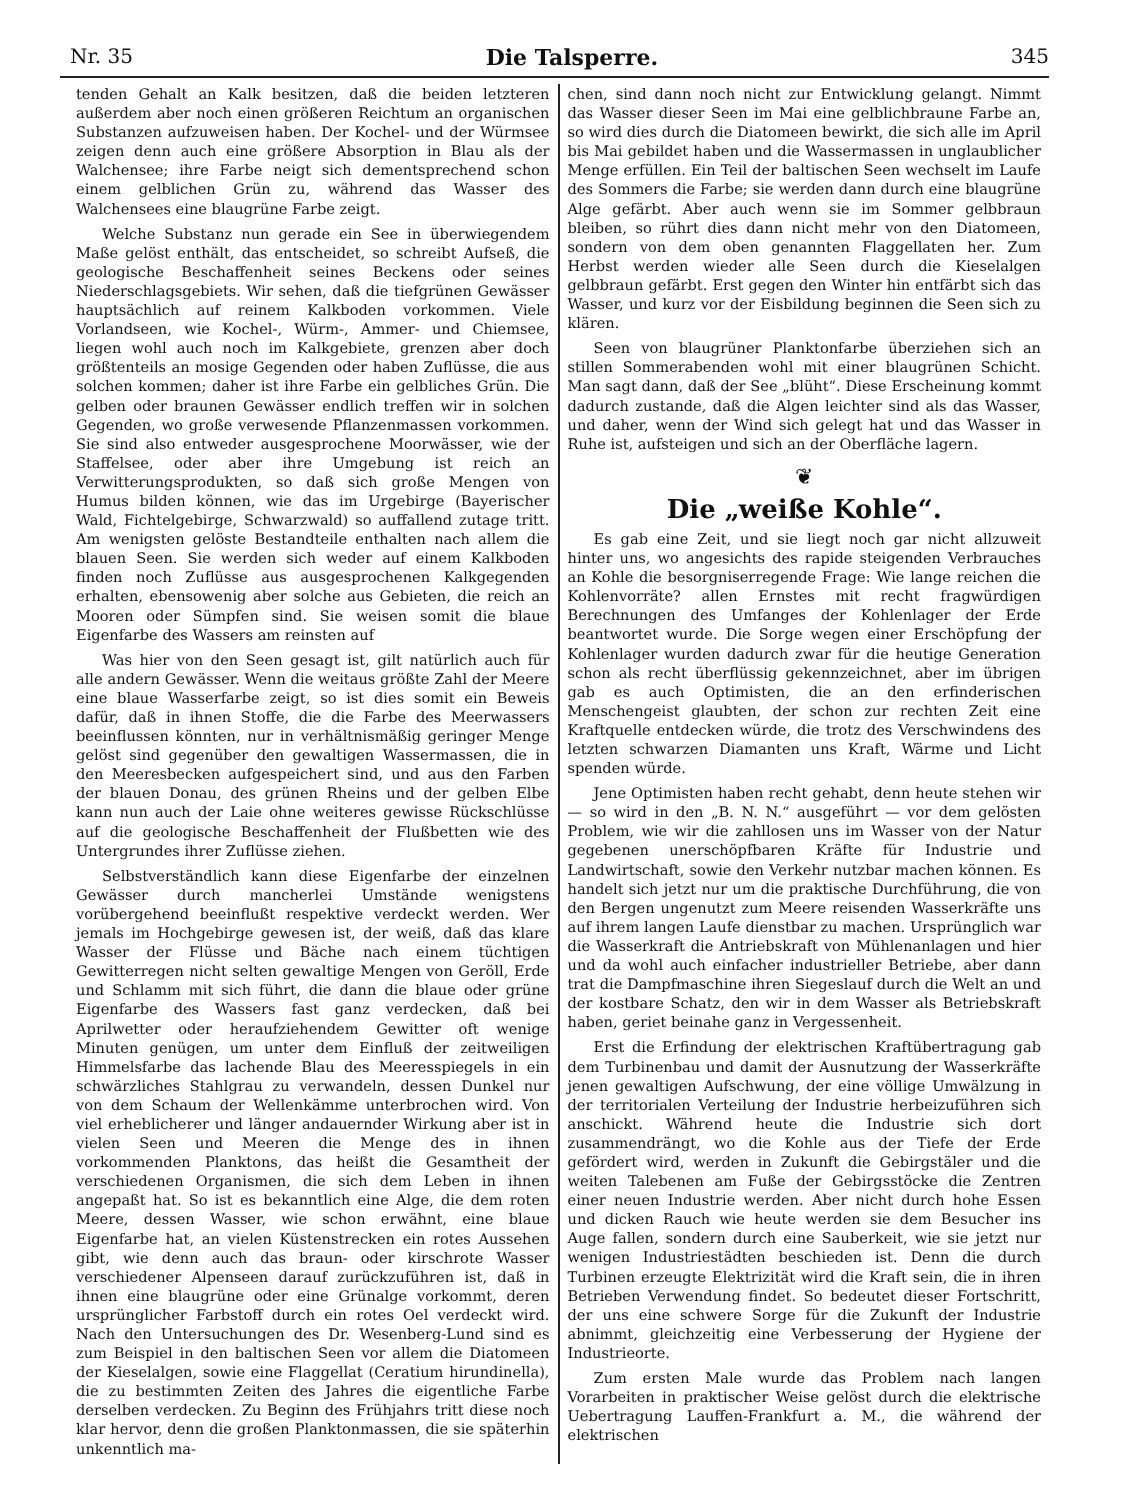Nr. 35 Die Talsperre. 345
tenden Gehalt an Kalk besitzen, daß die beiden letzteren außerdem aber noch einen größeren Reichtum an organischen Substanzen aufzuweisen haben. Der Kochel- und der Würmsee zeigen denn auch eine größere Absorption in Blau als der Walchensee; ihre Farbe neigt sich dementsprechend schon einem gelblichen Grün zu, während das Wasser des Walchensees eine blaugrüne Farbe zeigt.
Welche Substanz nun gerade ein See in überwiegendem Maße gelöst enthält, das entscheidet, so schreibt Aufseß, die geologische Beschaffenheit seines Beckens oder seines Niederschlagsgebiets. Wir sehen, daß die tiefgrünen Gewässer hauptsächlich auf reinem Kalkboden vorkommen. Viele Vorlandseen, wie Kochel-, Würm-, Ammer- und Chiemsee, liegen wohl auch noch im Kalkgebiete, grenzen aber doch größtenteils an mosige Gegenden oder haben Zuflüsse, die aus solchen kommen; daher ist ihre Farbe ein gelbliches Grün. Die gelben oder braunen Gewässer endlich treffen wir in solchen Gegenden, wo große verwesende Pflanzenmassen vorkommen. Sie sind also entweder ausgesprochene Moorwässer, wie der Staffelsee, oder aber ihre Umgebung ist reich an Verwitterungsprodukten, so daß sich große Mengen von Humus bilden können, wie das im Urgebirge (Bayerischer Wald, Fichtelgebirge, Schwarzwald) so auffallend zutage tritt. Am wenigsten gelöste Bestandteile enthalten nach allem die blauen Seen. Sie werden sich weder auf einem Kalkboden finden noch Zuflüsse aus ausgesprochenen Kalkgegenden erhalten, ebensowenig aber solche aus Gebieten, die reich an Mooren oder Sümpfen sind. Sie weisen somit die blaue Eigenfarbe des Wassers am reinsten auf
Was hier von den Seen gesagt ist, gilt natürlich auch für alle andern Gewässer. Wenn die weitaus größte Zahl der Meere eine blaue Wasserfarbe zeigt, so ist dies somit ein Beweis dafür, daß in ihnen Stoffe, die die Farbe des Meerwassers beeinflussen könnten, nur in verhältnismäßig geringer Menge gelöst sind gegenüber den gewaltigen Wassermassen, die in den Meeresbecken aufgespeichert sind, und aus den Farben der blauen Donau, des grünen Rheins und der gelben Elbe kann nun auch der Laie ohne weiteres gewisse Rückschlüsse auf die geologische Beschaffenheit der Flußbetten wie des Untergrundes ihrer Zuflüsse ziehen.
Selbstverständlich kann diese Eigenfarbe der einzelnen Gewässer durch mancherlei Umstände wenigstens vorübergehend beeinflußt respektive verdeckt werden. Wer jemals im Hochgebirge gewesen ist, der weiß, daß das klare Wasser der Flüsse und Bäche nach einem tüchtigen Gewitterregen nicht selten gewaltige Mengen von Geröll, Erde und Schlamm mit sich führt, die dann die blaue oder grüne Eigenfarbe des Wassers fast ganz verdecken, daß bei Aprilwetter oder heraufziehendem Gewitter oft wenige Minuten genügen, um unter dem Einfluß der zeitweiligen Himmelsfarbe das lachende Blau des Meeresspiegels in ein schwärzliches Stahlgrau zu verwandeln, dessen Dunkel nur von dem Schaum der Wellenkämme unterbrochen wird. Von viel erheblicherer und länger andauernder Wirkung aber ist in vielen Seen und Meeren die Menge des in ihnen vorkommenden Planktons, das heißt die Gesamtheit der verschiedenen Organismen, die sich dem Leben in ihnen angepaßt hat. So ist es bekanntlich eine Alge, die dem roten Meere, dessen Wasser, wie schon erwähnt, eine blaue Eigenfarbe hat, an vielen Küstenstrecken ein rotes Aussehen gibt, wie denn auch das braun- oder kirschrote Wasser verschiedener Alpenseen darauf zurückzuführen ist, daß in ihnen eine blaugrüne oder eine Grünalge vorkommt, deren ursprünglicher Farbstoff durch ein rotes Oel verdeckt wird. Nach den Untersuchungen des Dr. Wesenberg-Lund sind es zum Beispiel in den baltischen Seen vor allem die Diatomeen der Kieselalgen, sowie eine Flaggellat (Ceratium hirundinella), die zu bestimmten Zeiten des Jahres die eigentliche Farbe derselben verdecken. Zu Beginn des Frühjahrs tritt diese noch klar hervor, denn die großen Planktonmassen, die sie späterhin unkenntlich ma-
chen, sind dann noch nicht zur Entwicklung gelangt. Nimmt das Wasser dieser Seen im Mai eine gelblichbraune Farbe an, so wird dies durch die Diatomeen bewirkt, die sich alle im April bis Mai gebildet haben und die Wassermassen in unglaublicher Menge erfüllen. Ein Teil der baltischen Seen wechselt im Laufe des Sommers die Farbe; sie werden dann durch eine blaugrüne Alge gefärbt. Aber auch wenn sie im Sommer gelbbraun bleiben, so rührt dies dann nicht mehr von den Diatomeen, sondern von dem oben genannten Flaggellaten her. Zum Herbst werden wieder alle Seen durch die Kieselalgen gelbbraun gefärbt. Erst gegen den Winter hin entfärbt sich das Wasser, und kurz vor der Eisbildung beginnen die Seen sich zu klären.
Seen von blaugrüner Planktonfarbe überziehen sich an stillen Sommerabenden wohl mit einer blaugrünen Schicht. Man sagt dann, daß der See „blüht“. Diese Erscheinung kommt dadurch zustande, daß die Algen leichter sind als das Wasser, und daher, wenn der Wind sich gelegt hat und das Wasser in Ruhe ist, aufsteigen und sich an der Oberfläche lagern.
❦
Die „weiße Kohle“.
Es gab eine Zeit, und sie liegt noch gar nicht allzuweit hinter uns, wo angesichts des rapide steigenden Verbrauches an Kohle die besorgniserregende Frage: Wie lange reichen die Kohlenvorräte? allen Ernstes mit recht fragwürdigen Berechnungen des Umfanges der Kohlenlager der Erde beantwortet wurde. Die Sorge wegen einer Erschöpfung der Kohlenlager wurden dadurch zwar für die heutige Generation schon als recht überflüssig gekennzeichnet, aber im übrigen gab es auch Optimisten, die an den erfinderischen Menschengeist glaubten, der schon zur rechten Zeit eine Kraftquelle entdecken würde, die trotz des Verschwindens des letzten schwarzen Diamanten uns Kraft, Wärme und Licht spenden würde.
Jene Optimisten haben recht gehabt, denn heute stehen wir — so wird in den „B. N. N.“ ausgeführt — vor dem gelösten Problem, wie wir die zahllosen uns im Wasser von der Natur gegebenen unerschöpfbaren Kräfte für Industrie und Landwirtschaft, sowie den Verkehr nutzbar machen können. Es handelt sich jetzt nur um die praktische Durchführung, die von den Bergen ungenutzt zum Meere reisenden Wasserkräfte uns auf ihrem langen Laufe dienstbar zu machen. Ursprünglich war die Wasserkraft die Antriebskraft von Mühlenanlagen und hier und da wohl auch einfacher industrieller Betriebe, aber dann trat die Dampfmaschine ihren Siegeslauf durch die Welt an und der kostbare Schatz, den wir in dem Wasser als Betriebskraft haben, geriet beinahe ganz in Vergessenheit.
Erst die Erfindung der elektrischen Kraftübertragung gab dem Turbinenbau und damit der Ausnutzung der Wasserkräfte jenen gewaltigen Aufschwung, der eine völlige Umwälzung in der territorialen Verteilung der Industrie herbeizuführen sich anschickt. Während heute die Industrie sich dort zusammendrängt, wo die Kohle aus der Tiefe der Erde gefördert wird, werden in Zukunft die Gebirgstäler und die weiten Talebenen am Fuße der Gebirgsstöcke die Zentren einer neuen Industrie werden. Aber nicht durch hohe Essen und dicken Rauch wie heute werden sie dem Besucher ins Auge fallen, sondern durch eine Sauberkeit, wie sie jetzt nur wenigen Industriestädten beschieden ist. Denn die durch Turbinen erzeugte Elektrizität wird die Kraft sein, die in ihren Betrieben Verwendung findet. So bedeutet dieser Fortschritt, der uns eine schwere Sorge für die Zukunft der Industrie abnimmt, gleichzeitig eine Verbesserung der Hygiene der Industrieorte.
Zum ersten Male wurde das Problem nach langen Vorarbeiten in praktischer Weise gelöst durch die elektrische Uebertragung Lauffen-Frankfurt a. M., die während der elektrischen